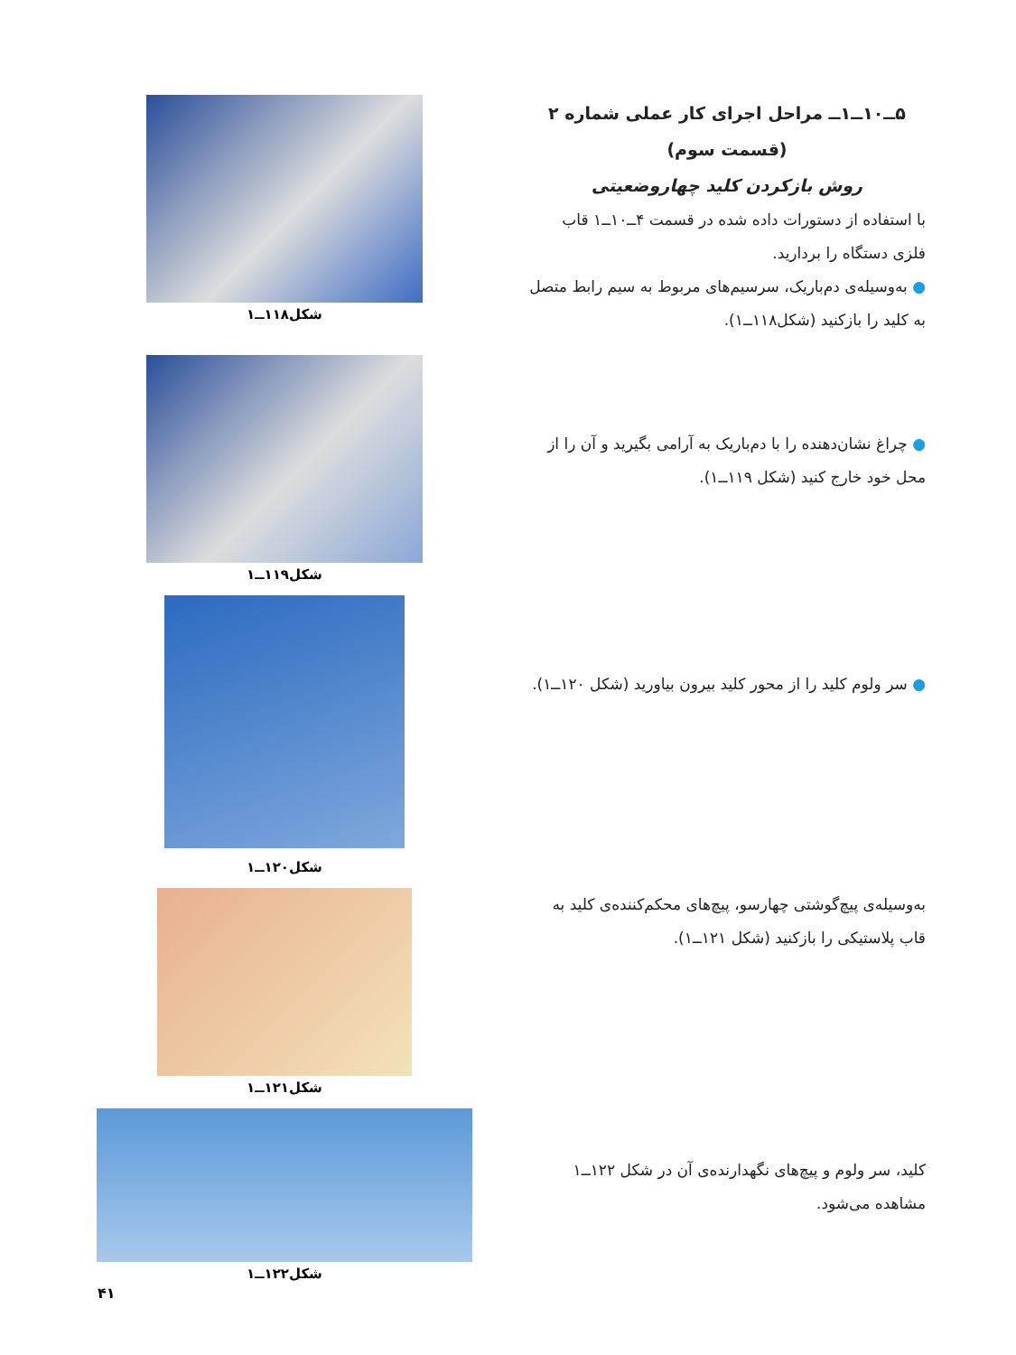۵ــ۱۰ــ۱ــ مراحل اجرای کار عملی شماره ۲
(قسمت سوم)
روش بازکردن کلید چهاروضعیتی
با استفاده از دستورات داده شده در قسمت ۴ــ۱۰ــ۱ قاب فلزی دستگاه را بردارید.
● به‌وسیله‌ی دم‌باریک، سرسیم‌های مربوط به سیم رابط متصل به کلید را بازکنید (شکل۱۱۸ــ۱).
شکل۱۱۸ــ۱
● چراغ نشان‌دهنده را با دم‌باریک به آرامی بگیرید و آن را از محل خود خارج کنید (شکل ۱۱۹ــ۱).
شکل۱۱۹ــ۱
● سر ولوم کلید را از محور کلید بیرون بیاورید (شکل ۱۲۰ــ۱).
شکل۱۲۰ــ۱
به‌وسیله‌ی پیچ‌گوشتی چهارسو، پیچ‌های محکم‌کننده‌ی کلید به قاب پلاستیکی را بازکنید (شکل ۱۲۱ــ۱).
شکل۱۲۱ــ۱
کلید، سر ولوم و پیچ‌های نگهدارنده‌ی آن در شکل ۱۲۲ــ۱ مشاهده می‌شود.
شکل۱۲۲ــ۱
۴۱